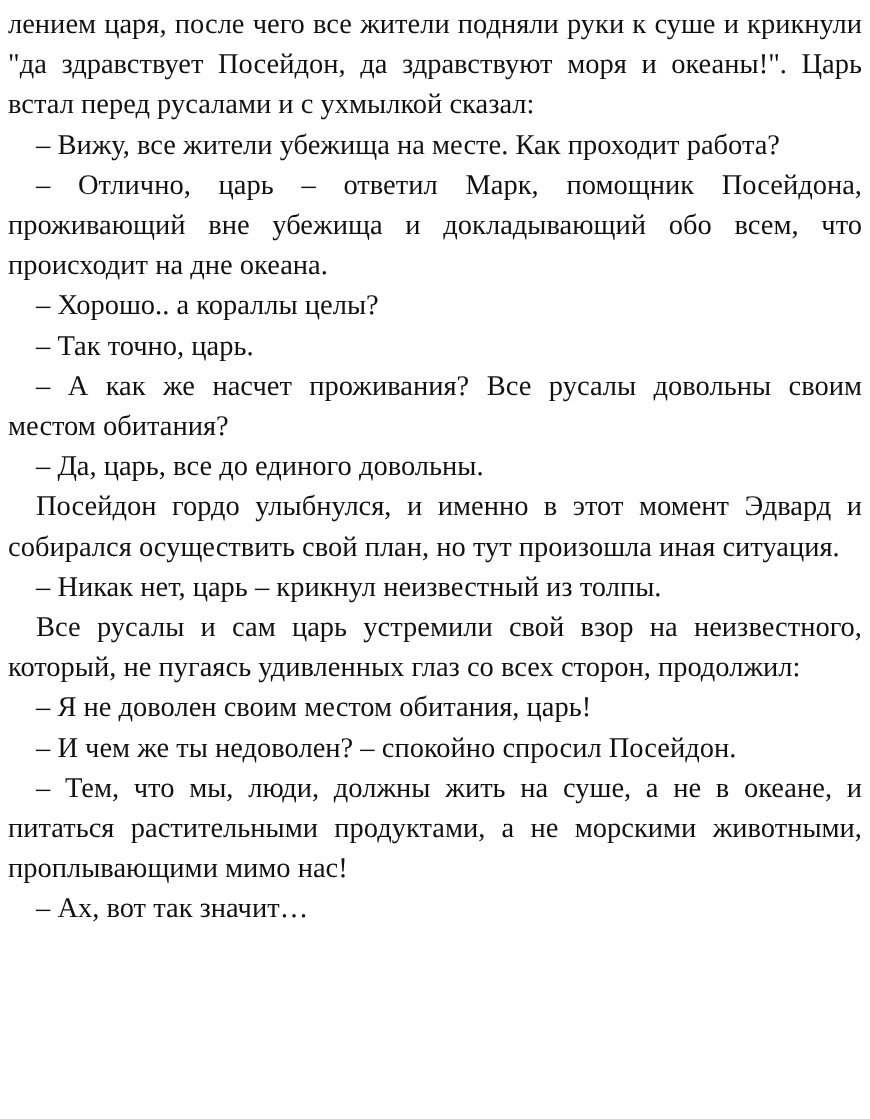лением царя, после чего все жители подняли руки к суше и крикнули "да здравствует Посейдон, да здравствуют моря и океаны!". Царь встал перед русалами и с ухмылкой сказал:
– Вижу, все жители убежища на месте. Как проходит работа?
– Отлично, царь – ответил Марк, помощник Посейдона, проживающий вне убежища и докладывающий обо всем, что происходит на дне океана.
– Хорошо.. а кораллы целы?
– Так точно, царь.
– А как же насчет проживания? Все русалы довольны своим местом обитания?
– Да, царь, все до единого довольны.
Посейдон гордо улыбнулся, и именно в этот момент Эдвард и собирался осуществить свой план, но тут произошла иная ситуация.
– Никак нет, царь – крикнул неизвестный из толпы.
Все русалы и сам царь устремили свой взор на неизвестного, который, не пугаясь удивленных глаз со всех сторон, продолжил:
– Я не доволен своим местом обитания, царь!
– И чем же ты недоволен? – спокойно спросил Посейдон.
– Тем, что мы, люди, должны жить на суше, а не в океане, и питаться растительными продуктами, а не морскими животными, проплывающими мимо нас!
– Ах, вот так значит…